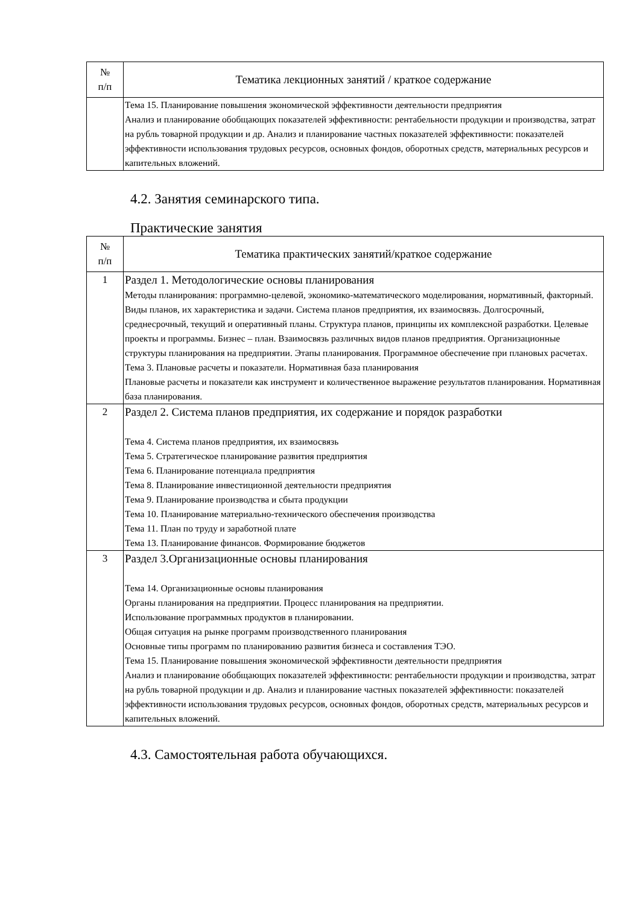| № п/п | Тематика лекционных занятий / краткое содержание |
| --- | --- |
| | Тема 15. Планирование повышения экономической эффективности деятельности предприятия Анализ и планирование обобщающих показателей эффективности: рентабельности продукции и производства, затрат на рубль товарной продукции и др. Анализ и планирование частных показателей эффективности: показателей эффективности использования трудовых ресурсов, основных фондов, оборотных средств, материальных ресурсов и капительных вложений. |
4.2. Занятия семинарского типа.
Практические занятия
| № п/п | Тематика практических занятий/краткое содержание |
| --- | --- |
| 1 | Раздел 1. Методологические основы планирования Методы планирования: программно-целевой, экономико-математического моделирования, нормативный, факторный. Виды планов, их характеристика и задачи. Система планов предприятия, их взаимосвязь. Долгосрочный, среднесрочный, текущий и оперативный планы. Структура планов, принципы их комплексной разработки. Целевые проекты и программы. Бизнес – план. Взаимосвязь различных видов планов предприятия. Организационные структуры планирования на предприятии. Этапы планирования. Программное обеспечение при плановых расчетах. Тема 3. Плановые расчеты и показатели. Нормативная база планирования Плановые расчеты и показатели как инструмент и количественное выражение результатов планирования. Нормативная база планирования. |
| 2 | Раздел 2. Система планов предприятия, их содержание и порядок разработки Тема 4. Система планов предприятия, их взаимосвязь Тема 5. Стратегическое планирование развития предприятия Тема 6. Планирование потенциала предприятия Тема 8. Планирование инвестиционной деятельности предприятия Тема 9. Планирование производства и сбыта продукции Тема 10. Планирование материально-технического обеспечения производства Тема 11. План по труду и заработной плате Тема 13. Планирование финансов. Формирование бюджетов |
| 3 | Раздел 3.Организационные основы планирования Тема 14. Организационные основы планирования Органы планирования на предприятии. Процесс планирования на предприятии. Использование программных продуктов в планировании. Общая ситуация на рынке программ производственного планирования Основные типы программ по планированию развития бизнеса и составления ТЭО. Тема 15. Планирование повышения экономической эффективности деятельности предприятия Анализ и планирование обобщающих показателей эффективности: рентабельности продукции и производства, затрат на рубль товарной продукции и др. Анализ и планирование частных показателей эффективности: показателей эффективности использования трудовых ресурсов, основных фондов, оборотных средств, материальных ресурсов и капительных вложений. |
4.3. Самостоятельная работа обучающихся.